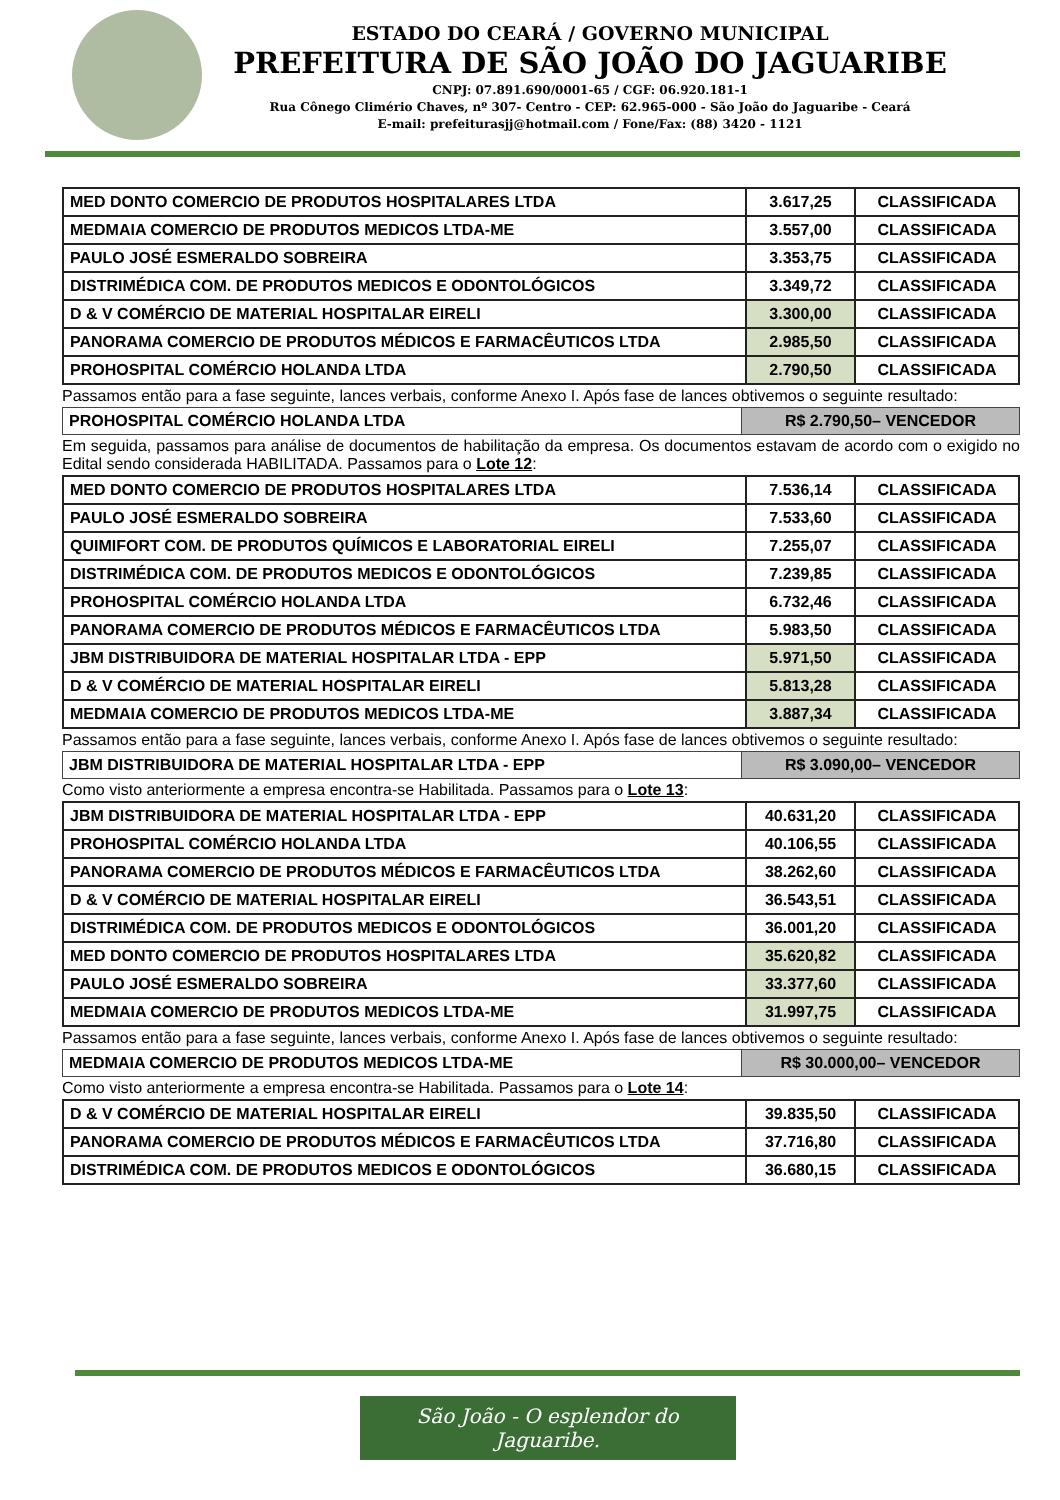ESTADO DO CEARÁ / GOVERNO MUNICIPAL
PREFEITURA DE SÃO JOÃO DO JAGUARIBE
CNPJ: 07.891.690/0001-65 / CGF: 06.920.181-1
Rua Cônego Climério Chaves, nº 307- Centro - CEP: 62.965-000 - São João do Jaguaribe - Ceará
E-mail: prefeiturasjj@hotmail.com / Fone/Fax: (88) 3420 - 1121
| MED DONTO COMERCIO DE PRODUTOS HOSPITALARES LTDA | 3.617,25 | CLASSIFICADA |
| MEDMAIA COMERCIO DE PRODUTOS MEDICOS LTDA-ME | 3.557,00 | CLASSIFICADA |
| PAULO JOSÉ ESMERALDO SOBREIRA | 3.353,75 | CLASSIFICADA |
| DISTRIMÉDICA COM. DE PRODUTOS MEDICOS E ODONTOLÓGICOS | 3.349,72 | CLASSIFICADA |
| D & V COMÉRCIO DE MATERIAL HOSPITALAR EIRELI | 3.300,00 | CLASSIFICADA |
| PANORAMA COMERCIO DE PRODUTOS MÉDICOS E FARMACÊUTICOS LTDA | 2.985,50 | CLASSIFICADA |
| PROHOSPITAL COMÉRCIO HOLANDA LTDA | 2.790,50 | CLASSIFICADA |
Passamos então para a fase seguinte, lances verbais, conforme Anexo I. Após fase de lances obtivemos o seguinte resultado:
| PROHOSPITAL COMÉRCIO HOLANDA LTDA | R$ 2.790,50– VENCEDOR |
Em seguida, passamos para análise de documentos de habilitação da empresa. Os documentos estavam de acordo com o exigido no Edital sendo considerada HABILITADA. Passamos para o Lote 12:
| MED DONTO COMERCIO DE PRODUTOS HOSPITALARES LTDA | 7.536,14 | CLASSIFICADA |
| PAULO JOSÉ ESMERALDO SOBREIRA | 7.533,60 | CLASSIFICADA |
| QUIMIFORT COM. DE PRODUTOS QUÍMICOS E LABORATORIAL EIRELI | 7.255,07 | CLASSIFICADA |
| DISTRIMÉDICA COM. DE PRODUTOS MEDICOS E ODONTOLÓGICOS | 7.239,85 | CLASSIFICADA |
| PROHOSPITAL COMÉRCIO HOLANDA LTDA | 6.732,46 | CLASSIFICADA |
| PANORAMA COMERCIO DE PRODUTOS MÉDICOS E FARMACÊUTICOS LTDA | 5.983,50 | CLASSIFICADA |
| JBM DISTRIBUIDORA DE MATERIAL HOSPITALAR LTDA - EPP | 5.971,50 | CLASSIFICADA |
| D & V COMÉRCIO DE MATERIAL HOSPITALAR EIRELI | 5.813,28 | CLASSIFICADA |
| MEDMAIA COMERCIO DE PRODUTOS MEDICOS LTDA-ME | 3.887,34 | CLASSIFICADA |
Passamos então para a fase seguinte, lances verbais, conforme Anexo I. Após fase de lances obtivemos o seguinte resultado:
| JBM DISTRIBUIDORA DE MATERIAL HOSPITALAR LTDA - EPP | R$ 3.090,00– VENCEDOR |
Como visto anteriormente a empresa encontra-se Habilitada. Passamos para o Lote 13:
| JBM DISTRIBUIDORA DE MATERIAL HOSPITALAR LTDA - EPP | 40.631,20 | CLASSIFICADA |
| PROHOSPITAL COMÉRCIO HOLANDA LTDA | 40.106,55 | CLASSIFICADA |
| PANORAMA COMERCIO DE PRODUTOS MÉDICOS E FARMACÊUTICOS LTDA | 38.262,60 | CLASSIFICADA |
| D & V COMÉRCIO DE MATERIAL HOSPITALAR EIRELI | 36.543,51 | CLASSIFICADA |
| DISTRIMÉDICA COM. DE PRODUTOS MEDICOS E ODONTOLÓGICOS | 36.001,20 | CLASSIFICADA |
| MED DONTO COMERCIO DE PRODUTOS HOSPITALARES LTDA | 35.620,82 | CLASSIFICADA |
| PAULO JOSÉ ESMERALDO SOBREIRA | 33.377,60 | CLASSIFICADA |
| MEDMAIA COMERCIO DE PRODUTOS MEDICOS LTDA-ME | 31.997,75 | CLASSIFICADA |
Passamos então para a fase seguinte, lances verbais, conforme Anexo I. Após fase de lances obtivemos o seguinte resultado:
| MEDMAIA COMERCIO DE PRODUTOS MEDICOS LTDA-ME | R$ 30.000,00– VENCEDOR |
Como visto anteriormente a empresa encontra-se Habilitada. Passamos para o Lote 14:
| D & V COMÉRCIO DE MATERIAL HOSPITALAR EIRELI | 39.835,50 | CLASSIFICADA |
| PANORAMA COMERCIO DE PRODUTOS MÉDICOS E FARMACÊUTICOS LTDA | 37.716,80 | CLASSIFICADA |
| DISTRIMÉDICA COM. DE PRODUTOS MEDICOS E ODONTOLÓGICOS | 36.680,15 | CLASSIFICADA |
São João - O esplendor do Jaguaribe.